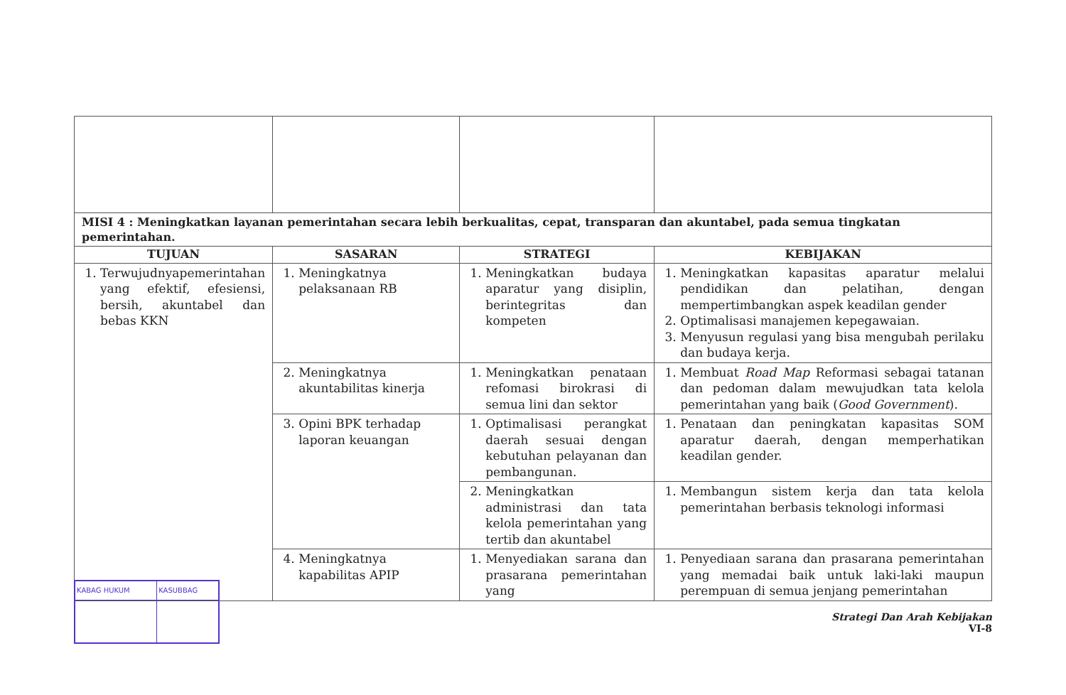| MISI 4 : Meningkatkan layanan pemerintahan secara lebih berkualitas, cepat, transparan dan akuntabel, pada semua tingkatan pemerintahan. | | | |
| TUJUAN | SASARAN | STRATEGI | KEBIJAKAN |
| 1. Terwujudnyapemerintahan yang efektif, efesiensi, bersih, akuntabel dan bebas KKN | 1. Meningkatnya pelaksanaan RB | 1. Meningkatkan budaya aparatur yang disiplin, berintegritas dan kompeten | 1. Meningkatkan kapasitas aparatur melalui pendidikan dan pelatihan, dengan mempertimbangkan aspek keadilan gender 2. Optimalisasi manajemen kepegawaian. 3. Menyusun regulasi yang bisa mengubah perilaku dan budaya kerja. |
| | 2. Meningkatnya akuntabilitas kinerja | 1. Meningkatkan penataan refomasi birokrasi di semua lini dan sektor | 1. Membuat Road Map Reformasi sebagai tatanan dan pedoman dalam mewujudkan tata kelola pemerintahan yang baik ( Good Government ). |
| | 3. Opini BPK terhadap laporan keuangan | 1. Optimalisasi perangkat daerah sesuai dengan kebutuhan pelayanan dan pembangunan. | 1. Penataan dan peningkatan kapasitas SOM aparatur daerah, dengan memperhatikan keadilan gender. |
| | | 2. Meningkatkan administrasi dan tata kelola pemerintahan yang tertib dan akuntabel | 1. Membangun sistem kerja dan tata kelola pemerintahan berbasis teknologi informasi |
| | 4. Meningkatnya kapabilitas APIP | 1. Menyediakan sarana dan prasarana pemerintahan yang | 1. Penyediaan sarana dan prasarana pemerintahan yang memadai baik untuk laki-laki maupun perempuan di semua jenjang pemerintahan |
| KABAG HUKUM | KASUBBAG |
Strategi Dan Arah Kebijakan
VI-8